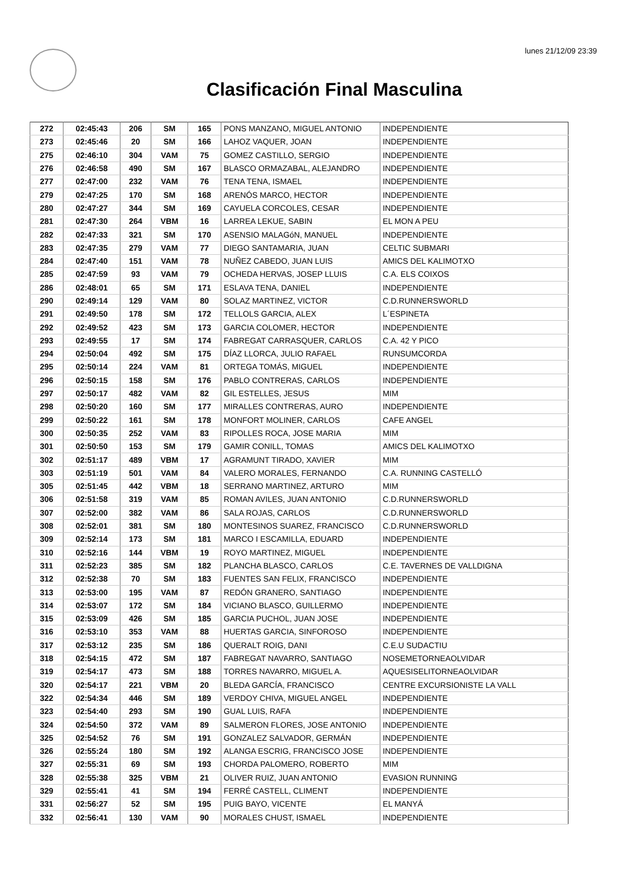lunes 21/12/09 23:39
Clasificación Final Masculina
| 272 | 02:45:43 | 206 | SM | 165 | PONS MANZANO, MIGUEL ANTONIO | INDEPENDIENTE |
| 273 | 02:45:46 | 20 | SM | 166 | LAHOZ VAQUER, JOAN | INDEPENDIENTE |
| 275 | 02:46:10 | 304 | VAM | 75 | GOMEZ CASTILLO, SERGIO | INDEPENDIENTE |
| 276 | 02:46:58 | 490 | SM | 167 | BLASCO ORMAZABAL, ALEJANDRO | INDEPENDIENTE |
| 277 | 02:47:00 | 232 | VAM | 76 | TENA TENA, ISMAEL | INDEPENDIENTE |
| 279 | 02:47:25 | 170 | SM | 168 | ARENÓS MARCO, HECTOR | INDEPENDIENTE |
| 280 | 02:47:27 | 344 | SM | 169 | CAYUELA CORCOLES, CESAR | INDEPENDIENTE |
| 281 | 02:47:30 | 264 | VBM | 16 | LARREA LEKUE, SABIN | EL MON A PEU |
| 282 | 02:47:33 | 321 | SM | 170 | ASENSIO MALAGóN, MANUEL | INDEPENDIENTE |
| 283 | 02:47:35 | 279 | VAM | 77 | DIEGO SANTAMARIA, JUAN | CELTIC SUBMARI |
| 284 | 02:47:40 | 151 | VAM | 78 | NUÑEZ CABEDO, JUAN LUIS | AMICS DEL KALIMOTXO |
| 285 | 02:47:59 | 93 | VAM | 79 | OCHEDA HERVAS, JOSEP LLUIS | C.A. ELS COIXOS |
| 286 | 02:48:01 | 65 | SM | 171 | ESLAVA TENA, DANIEL | INDEPENDIENTE |
| 290 | 02:49:14 | 129 | VAM | 80 | SOLAZ MARTINEZ, VICTOR | C.D.RUNNERSWORLD |
| 291 | 02:49:50 | 178 | SM | 172 | TELLOLS GARCIA, ALEX | L´ESPINETA |
| 292 | 02:49:52 | 423 | SM | 173 | GARCIA COLOMER, HECTOR | INDEPENDIENTE |
| 293 | 02:49:55 | 17 | SM | 174 | FABREGAT CARRASQUER, CARLOS | C.A. 42 Y PICO |
| 294 | 02:50:04 | 492 | SM | 175 | DÍAZ LLORCA, JULIO RAFAEL | RUNSUMCORDA |
| 295 | 02:50:14 | 224 | VAM | 81 | ORTEGA TOMÁS, MIGUEL | INDEPENDIENTE |
| 296 | 02:50:15 | 158 | SM | 176 | PABLO CONTRERAS, CARLOS | INDEPENDIENTE |
| 297 | 02:50:17 | 482 | VAM | 82 | GIL ESTELLES, JESUS | MIM |
| 298 | 02:50:20 | 160 | SM | 177 | MIRALLES CONTRERAS, AURO | INDEPENDIENTE |
| 299 | 02:50:22 | 161 | SM | 178 | MONFORT MOLINER, CARLOS | CAFE ANGEL |
| 300 | 02:50:35 | 252 | VAM | 83 | RIPOLLES ROCA, JOSE MARIA | MIM |
| 301 | 02:50:50 | 153 | SM | 179 | GAMIR CONILL, TOMAS | AMICS DEL KALIMOTXO |
| 302 | 02:51:17 | 489 | VBM | 17 | AGRAMUNT TIRADO, XAVIER | MIM |
| 303 | 02:51:19 | 501 | VAM | 84 | VALERO MORALES, FERNANDO | C.A. RUNNING CASTELLÓ |
| 305 | 02:51:45 | 442 | VBM | 18 | SERRANO MARTINEZ, ARTURO | MIM |
| 306 | 02:51:58 | 319 | VAM | 85 | ROMAN AVILES, JUAN ANTONIO | C.D.RUNNERSWORLD |
| 307 | 02:52:00 | 382 | VAM | 86 | SALA ROJAS, CARLOS | C.D.RUNNERSWORLD |
| 308 | 02:52:01 | 381 | SM | 180 | MONTESINOS SUAREZ, FRANCISCO | C.D.RUNNERSWORLD |
| 309 | 02:52:14 | 173 | SM | 181 | MARCO I ESCAMILLA, EDUARD | INDEPENDIENTE |
| 310 | 02:52:16 | 144 | VBM | 19 | ROYO MARTINEZ, MIGUEL | INDEPENDIENTE |
| 311 | 02:52:23 | 385 | SM | 182 | PLANCHA BLASCO, CARLOS | C.E. TAVERNES DE VALLDIGNA |
| 312 | 02:52:38 | 70 | SM | 183 | FUENTES SAN FELIX, FRANCISCO | INDEPENDIENTE |
| 313 | 02:53:00 | 195 | VAM | 87 | REDÓN GRANERO, SANTIAGO | INDEPENDIENTE |
| 314 | 02:53:07 | 172 | SM | 184 | VICIANO BLASCO, GUILLERMO | INDEPENDIENTE |
| 315 | 02:53:09 | 426 | SM | 185 | GARCIA PUCHOL, JUAN JOSE | INDEPENDIENTE |
| 316 | 02:53:10 | 353 | VAM | 88 | HUERTAS GARCIA, SINFOROSO | INDEPENDIENTE |
| 317 | 02:53:12 | 235 | SM | 186 | QUERALT ROIG, DANI | C.E.U SUDACTIU |
| 318 | 02:54:15 | 472 | SM | 187 | FABREGAT NAVARRO, SANTIAGO | NOSEMETORNEAOLVIDAR |
| 319 | 02:54:17 | 473 | SM | 188 | TORRES NAVARRO, MIGUEL A. | AQUESISELITORNEAOLVIDAR |
| 320 | 02:54:17 | 221 | VBM | 20 | BLEDA GARCÍA, FRANCISCO | CENTRE EXCURSIONISTE LA VALL |
| 322 | 02:54:34 | 446 | SM | 189 | VERDOY CHIVA, MIGUEL ANGEL | INDEPENDIENTE |
| 323 | 02:54:40 | 293 | SM | 190 | GUAL LUIS, RAFA | INDEPENDIENTE |
| 324 | 02:54:50 | 372 | VAM | 89 | SALMERON FLORES, JOSE ANTONIO | INDEPENDIENTE |
| 325 | 02:54:52 | 76 | SM | 191 | GONZALEZ SALVADOR, GERMÁN | INDEPENDIENTE |
| 326 | 02:55:24 | 180 | SM | 192 | ALANGA ESCRIG, FRANCISCO JOSE | INDEPENDIENTE |
| 327 | 02:55:31 | 69 | SM | 193 | CHORDA PALOMERO, ROBERTO | MIM |
| 328 | 02:55:38 | 325 | VBM | 21 | OLIVER RUIZ, JUAN ANTONIO | EVASION RUNNING |
| 329 | 02:55:41 | 41 | SM | 194 | FERRÉ CASTELL, CLIMENT | INDEPENDIENTE |
| 331 | 02:56:27 | 52 | SM | 195 | PUIG BAYO, VICENTE | EL MANYÁ |
| 332 | 02:56:41 | 130 | VAM | 90 | MORALES CHUST, ISMAEL | INDEPENDIENTE |